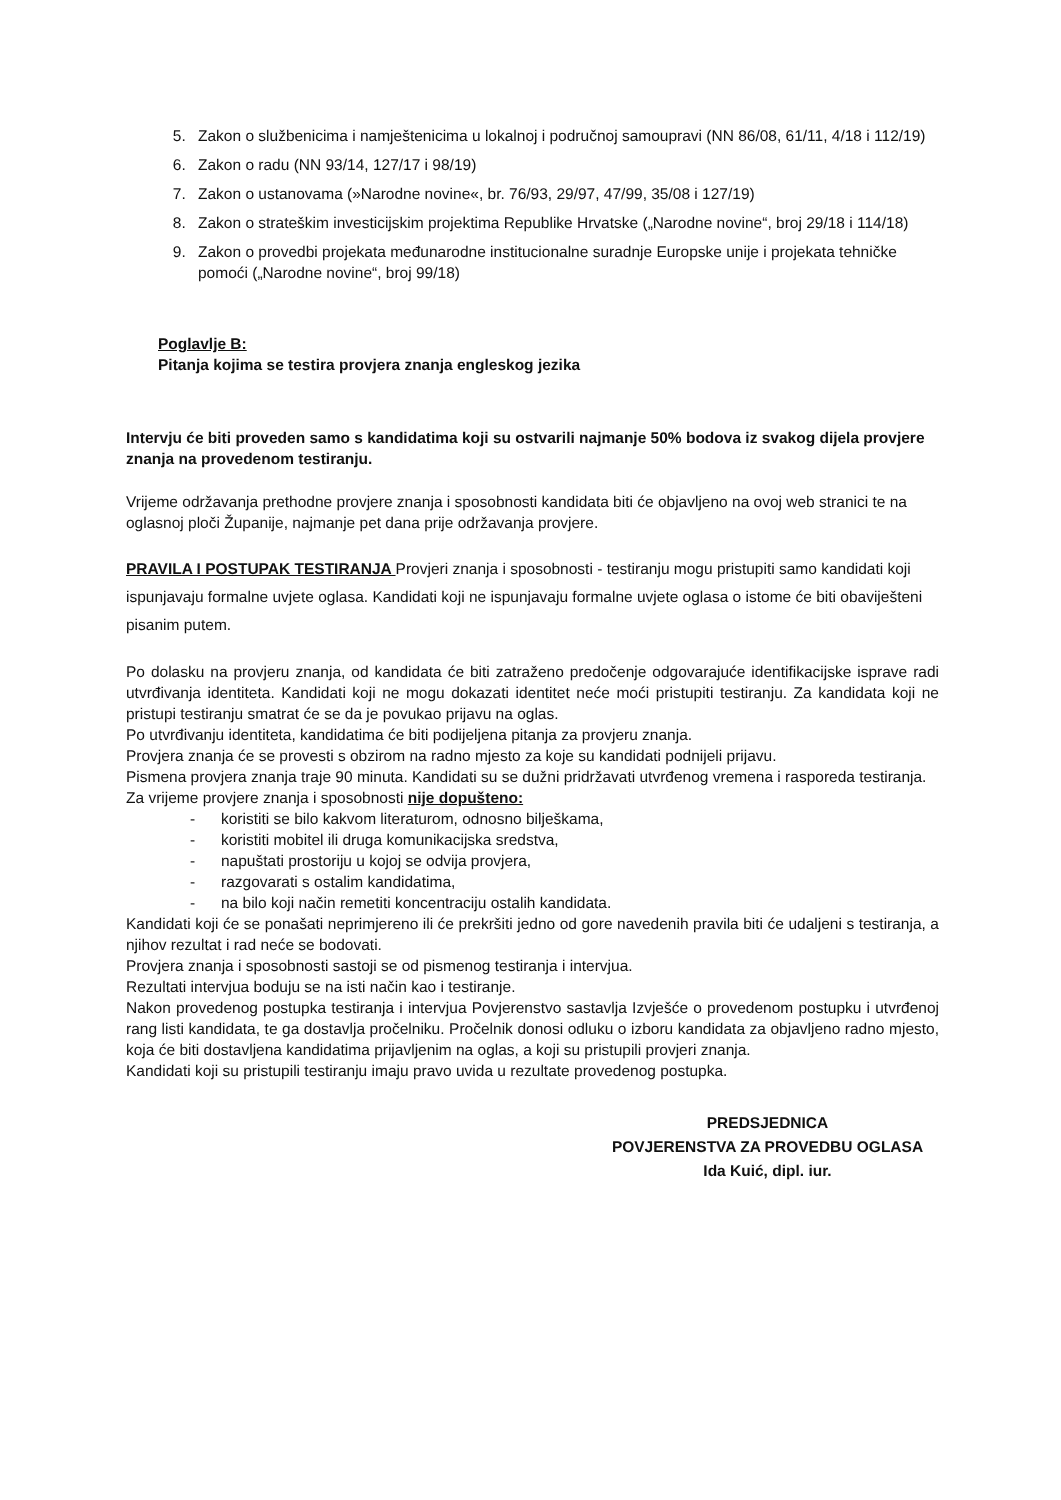5. Zakon o službenicima i namještenicima u lokalnoj i područnoj samoupravi (NN 86/08, 61/11, 4/18 i 112/19)
6. Zakon o radu (NN 93/14, 127/17 i 98/19)
7. Zakon o ustanovama (»Narodne novine«, br. 76/93, 29/97, 47/99, 35/08 i 127/19)
8. Zakon o strateškim investicijskim projektima Republike Hrvatske („Narodne novine“, broj 29/18 i 114/18)
9. Zakon o provedbi projekata međunarodne institucionalne suradnje Europske unije i projekata tehničke pomoći („Narodne novine“, broj 99/18)
Poglavlje B:
Pitanja kojima se testira provjera znanja engleskog jezika
Intervju će biti proveden samo s kandidatima koji su ostvarili najmanje 50% bodova iz svakog dijela provjere znanja na provedenom testiranju.
Vrijeme održavanja prethodne provjere znanja i sposobnosti kandidata biti će objavljeno na ovoj web stranici te na oglasnoj ploči Županije, najmanje pet dana prije održavanja provjere.
PRAVILA I POSTUPAK TESTIRANJA Provjeri znanja i sposobnosti - testiranju mogu pristupiti samo kandidati koji ispunjavaju formalne uvjete oglasa. Kandidati koji ne ispunjavaju formalne uvjete oglasa o istome će biti obaviješteni pisanim putem.
Po dolasku na provjeru znanja, od kandidata će biti zatraženo predočenje odgovarajuće identifikacijske isprave radi utvrđivanja identiteta. Kandidati koji ne mogu dokazati identitet neće moći pristupiti testiranju. Za kandidata koji ne pristupi testiranju smatrat će se da je povukao prijavu na oglas.
Po utvrđivanju identiteta, kandidatima će biti podijeljena pitanja za provjeru znanja.
Provjera znanja će se provesti s obzirom na radno mjesto za koje su kandidati podnijeli prijavu.
Pismena provjera znanja traje 90 minuta. Kandidati su se dužni pridržavati utvrđenog vremena i rasporeda testiranja.
Za vrijeme provjere znanja i sposobnosti nije dopušteno:
- koristiti se bilo kakvom literaturom, odnosno bilješkama,
- koristiti mobitel ili druga komunikacijska sredstva,
- napuštati prostoriju u kojoj se odvija provjera,
- razgovarati s ostalim kandidatima,
- na bilo koji način remetiti koncentraciju ostalih kandidata.
Kandidati koji će se ponašati neprimjereno ili će prekršiti jedno od gore navedenih pravila biti će udaljeni s testiranja, a njihov rezultat i rad neće se bodovati.
Provjera znanja i sposobnosti sastoji se od pismenog testiranja i intervjua.
Rezultati intervjua boduju se na isti način kao i testiranje.
Nakon provedenog postupka testiranja i intervjua Povjerenstvo sastavlja Izvješće o provedenom postupku i utvrđenoj rang listi kandidata, te ga dostavlja pročelniku. Pročelnik donosi odluku o izboru kandidata za objavljeno radno mjesto, koja će biti dostavljena kandidatima prijavljenim na oglas, a koji su pristupili provjeri znanja.
Kandidati koji su pristupili testiranju imaju pravo uvida u rezultate provedenog postupka.
PREDSJEDNICA
POVJERENSTVA ZA PROVEDBU OGLASA
Ida Kuić, dipl. iur.